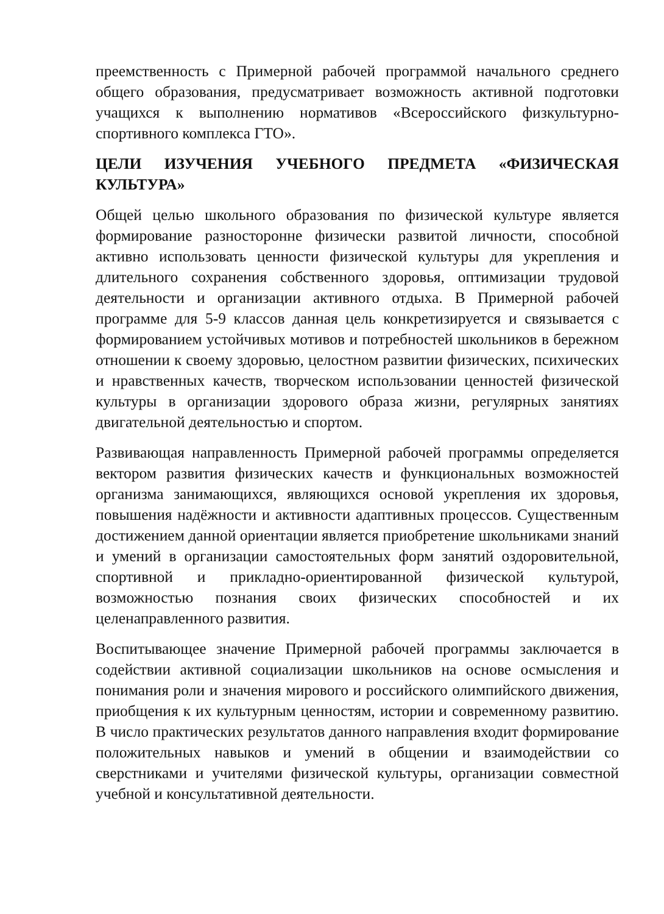преемственность с Примерной рабочей программой начального среднего общего образования, предусматривает возможность активной подготовки учащихся к выполнению нормативов «Всероссийского физкультурно-спортивного комплекса ГТО».
ЦЕЛИ ИЗУЧЕНИЯ УЧЕБНОГО ПРЕДМЕТА «ФИЗИЧЕСКАЯ КУЛЬТУРА»
Общей целью школьного образования по физической культуре является формирование разносторонне физически развитой личности, способной активно использовать ценности физической культуры для укрепления и длительного сохранения собственного здоровья, оптимизации трудовой деятельности и организации активного отдыха. В Примерной рабочей программе для 5-9 классов данная цель конкретизируется и связывается с формированием устойчивых мотивов и потребностей школьников в бережном отношении к своему здоровью, целостном развитии физических, психических и нравственных качеств, творческом использовании ценностей физической культуры в организации здорового образа жизни, регулярных занятиях двигательной деятельностью и спортом.
Развивающая направленность Примерной рабочей программы определяется вектором развития физических качеств и функциональных возможностей организма занимающихся, являющихся основой укрепления их здоровья, повышения надёжности и активности адаптивных процессов. Существенным достижением данной ориентации является приобретение школьниками знаний и умений в организации самостоятельных форм занятий оздоровительной, спортивной и прикладно-ориентированной физической культурой, возможностью познания своих физических способностей и их целенаправленного развития.
Воспитывающее значение Примерной рабочей программы заключается в содействии активной социализации школьников на основе осмысления и понимания роли и значения мирового и российского олимпийского движения, приобщения к их культурным ценностям, истории и современному развитию. В число практических результатов данного направления входит формирование положительных навыков и умений в общении и взаимодействии со сверстниками и учителями физической культуры, организации совместной учебной и консультативной деятельности.